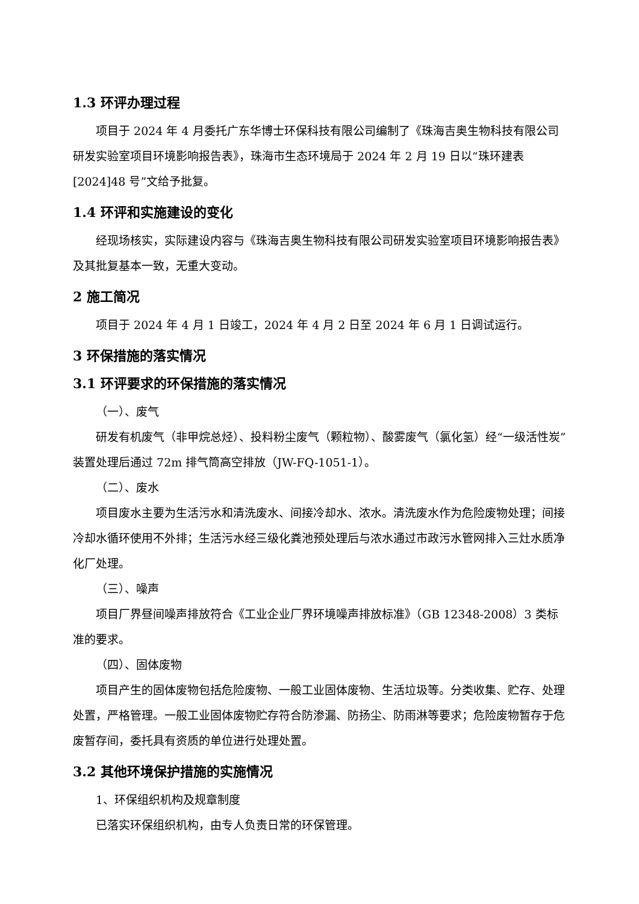1.3 环评办理过程
项目于 2024 年 4 月委托广东华博士环保科技有限公司编制了《珠海吉奥生物科技有限公司研发实验室项目环境影响报告表》，珠海市生态环境局于 2024 年 2 月 19 日以“珠环建表[2024]48 号”文给予批复。
1.4 环评和实施建设的变化
经现场核实，实际建设内容与《珠海吉奥生物科技有限公司研发实验室项目环境影响报告表》及其批复基本一致，无重大变动。
2 施工简况
项目于 2024 年 4 月 1 日竣工，2024 年 4 月 2 日至 2024 年 6 月 1 日调试运行。
3 环保措施的落实情况
3.1 环评要求的环保措施的落实情况
（一）、废气
研发有机废气（非甲烷总烃）、投料粉尘废气（颗粒物）、酸雾废气（氯化氢）经“一级活性炭”装置处理后通过 72m 排气筒高空排放（JW-FQ-1051-1）。
（二）、废水
项目废水主要为生活污水和清洗废水、间接冷却水、浓水。清洗废水作为危险废物处理；间接冷却水循环使用不外排；生活污水经三级化粪池预处理后与浓水通过市政污水管网排入三灶水质净化厂处理。
（三）、噪声
项目厂界昼间噪声排放符合《工业企业厂界环境噪声排放标准》（GB 12348-2008）3 类标准的要求。
（四）、固体废物
项目产生的固体废物包括危险废物、一般工业固体废物、生活垃圾等。分类收集、贮存、处理处置，严格管理。一般工业固体废物贮存符合防渗漏、防扬尘、防雨淋等要求；危险废物暂存于危废暂存间，委托具有资质的单位进行处理处置。
3.2 其他环境保护措施的实施情况
1、环保组织机构及规章制度
已落实环保组织机构，由专人负责日常的环保管理。